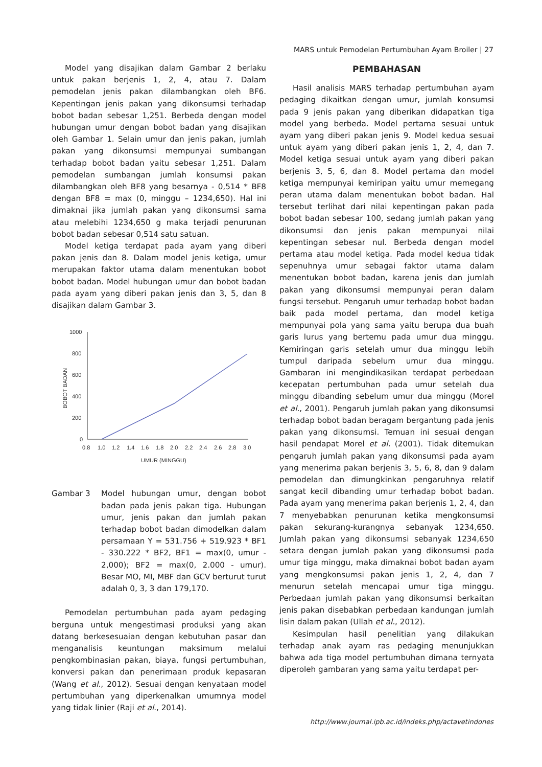MARS untuk Pemodelan Pertumbuhan Ayam Broiler | 27
Model yang disajikan dalam Gambar 2 berlaku untuk pakan berjenis 1, 2, 4, atau 7. Dalam pemodelan jenis pakan dilambangkan oleh BF6. Kepentingan jenis pakan yang dikonsumsi terhadap bobot badan sebesar 1,251. Berbeda dengan model hubungan umur dengan bobot badan yang disajikan oleh Gambar 1. Selain umur dan jenis pakan, jumlah pakan yang dikonsumsi mempunyai sumbangan terhadap bobot badan yaitu sebesar 1,251. Dalam pemodelan sumbangan jumlah konsumsi pakan dilambangkan oleh BF8 yang besarnya - 0,514 * BF8 dengan BF8 = max (0, minggu – 1234,650). Hal ini dimaknai jika jumlah pakan yang dikonsumsi sama atau melebihi 1234,650 g maka terjadi penurunan bobot badan sebesar 0,514 satu satuan.
Model ketiga terdapat pada ayam yang diberi pakan jenis dan 8. Dalam model jenis ketiga, umur merupakan faktor utama dalam menentukan bobot bobot badan. Model hubungan umur dan bobot badan pada ayam yang diberi pakan jenis dan 3, 5, dan 8 disajikan dalam Gambar 3.
1000
800
600
400
200
0
0.8
1.0
1.2
1.4
1.6
1.8
2.0
2.2
2.4
2.6
2.8
3.0
UMUR (MINGGU)
BOBOT BADAN
Gambar 3 Model hubungan umur, dengan bobot badan pada jenis pakan tiga. Hubungan umur, jenis pakan dan jumlah pakan terhadap bobot badan dimodelkan dalam persamaan Y = 531.756 + 519.923 * BF1 - 330.222 * BF2, BF1 = max(0, umur - 2,000); BF2 = max(0, 2.000 - umur). Besar MO, MI, MBF dan GCV berturut turut adalah 0, 3, 3 dan 179,170.
Pemodelan pertumbuhan pada ayam pedaging berguna untuk mengestimasi produksi yang akan datang berkesesuaian dengan kebutuhan pasar dan menganalisis keuntungan maksimum melalui pengkombinasian pakan, biaya, fungsi pertumbuhan, konversi pakan dan penerimaan produk kepasaran (Wang et al., 2012). Sesuai dengan kenyataan model pertumbuhan yang diperkenalkan umumnya model yang tidak linier (Raji et al., 2014).
PEMBAHASAN
Hasil analisis MARS terhadap pertumbuhan ayam pedaging dikaitkan dengan umur, jumlah konsumsi pada 9 jenis pakan yang diberikan didapatkan tiga model yang berbeda. Model pertama sesuai untuk ayam yang diberi pakan jenis 9. Model kedua sesuai untuk ayam yang diberi pakan jenis 1, 2, 4, dan 7. Model ketiga sesuai untuk ayam yang diberi pakan berjenis 3, 5, 6, dan 8. Model pertama dan model ketiga mempunyai kemiripan yaitu umur memegang peran utama dalam menentukan bobot badan. Hal tersebut terlihat dari nilai kepentingan pakan pada bobot badan sebesar 100, sedang jumlah pakan yang dikonsumsi dan jenis pakan mempunyai nilai kepentingan sebesar nul. Berbeda dengan model pertama atau model ketiga. Pada model kedua tidak sepenuhnya umur sebagai faktor utama dalam menentukan bobot badan, karena jenis dan jumlah pakan yang dikonsumsi mempunyai peran dalam fungsi tersebut. Pengaruh umur terhadap bobot badan baik pada model pertama, dan model ketiga mempunyai pola yang sama yaitu berupa dua buah garis lurus yang bertemu pada umur dua minggu. Kemiringan garis setelah umur dua minggu lebih tumpul daripada sebelum umur dua minggu. Gambaran ini mengindikasikan terdapat perbedaan kecepatan pertumbuhan pada umur setelah dua minggu dibanding sebelum umur dua minggu (Morel et al., 2001). Pengaruh jumlah pakan yang dikonsumsi terhadap bobot badan beragam bergantung pada jenis pakan yang dikonsumsi. Temuan ini sesuai dengan hasil pendapat Morel et al. (2001). Tidak ditemukan pengaruh jumlah pakan yang dikonsumsi pada ayam yang menerima pakan berjenis 3, 5, 6, 8, dan 9 dalam pemodelan dan dimungkinkan pengaruhnya relatif sangat kecil dibanding umur terhadap bobot badan. Pada ayam yang menerima pakan berjenis 1, 2, 4, dan 7 menyebabkan penurunan ketika mengkonsumsi pakan sekurang-kurangnya sebanyak 1234,650. Jumlah pakan yang dikonsumsi sebanyak 1234,650 setara dengan jumlah pakan yang dikonsumsi pada umur tiga minggu, maka dimaknai bobot badan ayam yang mengkonsumsi pakan jenis 1, 2, 4, dan 7 menurun setelah mencapai umur tiga minggu. Perbedaan jumlah pakan yang dikonsumsi berkaitan jenis pakan disebabkan perbedaan kandungan jumlah lisin dalam pakan (Ullah et al., 2012).
Kesimpulan hasil penelitian yang dilakukan terhadap anak ayam ras pedaging menunjukkan bahwa ada tiga model pertumbuhan dimana ternyata diperoleh gambaran yang sama yaitu terdapat per-
http://www.journal.ipb.ac.id/indeks.php/actavetindones